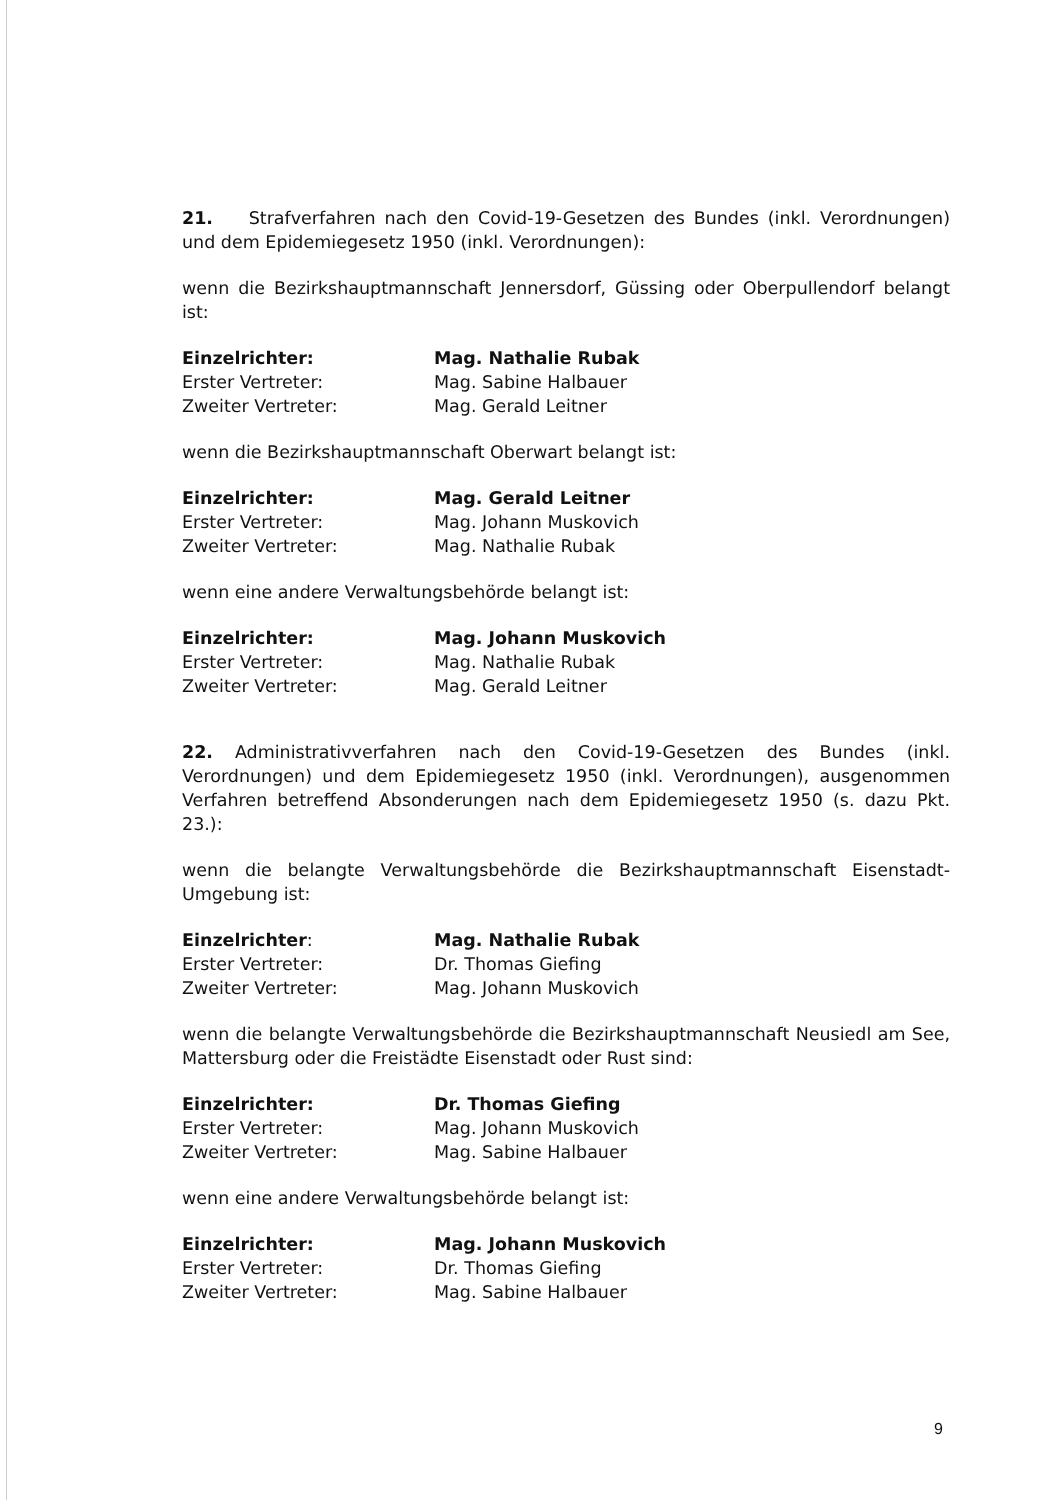21. Strafverfahren nach den Covid-19-Gesetzen des Bundes (inkl. Verordnungen) und dem Epidemiegesetz 1950 (inkl. Verordnungen):
wenn die Bezirkshauptmannschaft Jennersdorf, Güssing oder Oberpullendorf belangt ist:
| Einzelrichter: | Mag. Nathalie Rubak |
| Erster Vertreter: | Mag. Sabine Halbauer |
| Zweiter Vertreter: | Mag. Gerald Leitner |
wenn die Bezirkshauptmannschaft Oberwart belangt ist:
| Einzelrichter: | Mag. Gerald Leitner |
| Erster Vertreter: | Mag. Johann Muskovich |
| Zweiter Vertreter: | Mag. Nathalie Rubak |
wenn eine andere Verwaltungsbehörde belangt ist:
| Einzelrichter: | Mag. Johann Muskovich |
| Erster Vertreter: | Mag. Nathalie Rubak |
| Zweiter Vertreter: | Mag. Gerald Leitner |
22. Administrativverfahren nach den Covid-19-Gesetzen des Bundes (inkl. Verordnungen) und dem Epidemiegesetz 1950 (inkl. Verordnungen), ausgenommen Verfahren betreffend Absonderungen nach dem Epidemiegesetz 1950 (s. dazu Pkt. 23.):
wenn die belangte Verwaltungsbehörde die Bezirkshauptmannschaft Eisenstadt-Umgebung ist:
| Einzelrichter : | Mag. Nathalie Rubak |
| Erster Vertreter: | Dr. Thomas Giefing |
| Zweiter Vertreter: | Mag. Johann Muskovich |
wenn die belangte Verwaltungsbehörde die Bezirkshauptmannschaft Neusiedl am See, Mattersburg oder die Freistädte Eisenstadt oder Rust sind:
| Einzelrichter: | Dr. Thomas Giefing |
| Erster Vertreter: | Mag. Johann Muskovich |
| Zweiter Vertreter: | Mag. Sabine Halbauer |
wenn eine andere Verwaltungsbehörde belangt ist:
| Einzelrichter: | Mag. Johann Muskovich |
| Erster Vertreter: | Dr. Thomas Giefing |
| Zweiter Vertreter: | Mag. Sabine Halbauer |
9